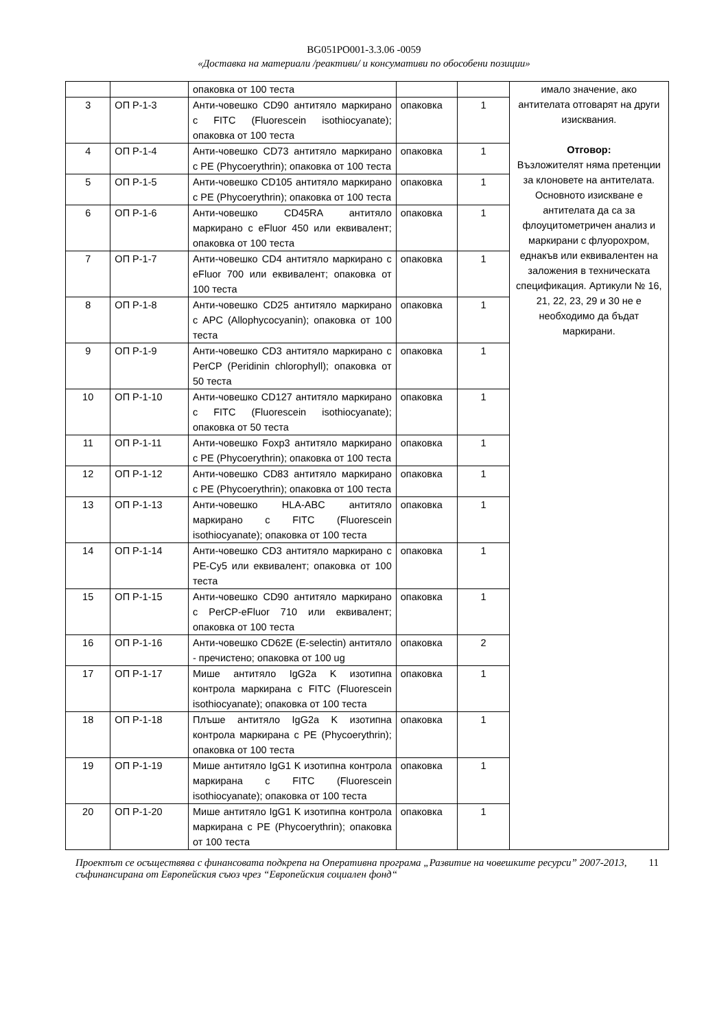BG051PO001-3.3.06 -0059
«Доставка на материали /реактиви/ и консумативи по обособени позиции»
| | | опаковка от 100 теста | | | имало значение, ако антителата отговарят на други изисквания. Отговор: Възложителят няма претенции за клоновете на антителата. Основното изискване е антителата да са за флоуцитометричен анализ и маркирани с флуорохром, еднакъв или еквивалентен на заложения в техническата спецификация. Артикули № 16, 21, 22, 23, 29 и 30 не е необходимо да бъдат маркирани. |
| 3 | ОП Р-1-3 | Анти-човешко CD90 антитяло маркирано с FITC (Fluorescein isothiocyanate); опаковка от 100 теста | опаковка | 1 | |
| 4 | ОП Р-1-4 | Анти-човешко CD73 антитяло маркирано с PE (Phycoerythrin); опаковка от 100 теста | опаковка | 1 | |
| 5 | ОП Р-1-5 | Анти-човешко CD105 антитяло маркирано с PE (Phycoerythrin); опаковка от 100 теста | опаковка | 1 | |
| 6 | ОП Р-1-6 | Анти-човешко CD45RA антитяло маркирано с eFluor 450 или еквивалент; опаковка от 100 теста | опаковка | 1 | |
| 7 | ОП Р-1-7 | Анти-човешко CD4 антитяло маркирано с eFluor 700 или еквивалент; опаковка от 100 теста | опаковка | 1 | |
| 8 | ОП Р-1-8 | Анти-човешко CD25 антитяло маркирано с APC (Allophycocyanin); опаковка от 100 теста | опаковка | 1 | |
| 9 | ОП Р-1-9 | Анти-човешко CD3 антитяло маркирано с PerCP (Peridinin chlorophyll); опаковка от 50 теста | опаковка | 1 | |
| 10 | ОП Р-1-10 | Анти-човешко CD127 антитяло маркирано с FITC (Fluorescein isothiocyanate); опаковка от 50 теста | опаковка | 1 | |
| 11 | ОП Р-1-11 | Анти-човешко Foxp3 антитяло маркирано с PE (Phycoerythrin); опаковка от 100 теста | опаковка | 1 | |
| 12 | ОП Р-1-12 | Анти-човешко CD83 антитяло маркирано с PE (Phycoerythrin); опаковка от 100 теста | опаковка | 1 | |
| 13 | ОП Р-1-13 | Анти-човешко HLA-ABC антитяло маркирано с FITC (Fluorescein isothiocyanate); опаковка от 100 теста | опаковка | 1 | |
| 14 | ОП Р-1-14 | Анти-човешко CD3 антитяло маркирано с PE-Cy5 или еквивалент; опаковка от 100 теста | опаковка | 1 | |
| 15 | ОП Р-1-15 | Анти-човешко CD90 антитяло маркирано с PerCP-eFluor 710 или еквивалент; опаковка от 100 теста | опаковка | 1 | |
| 16 | ОП Р-1-16 | Анти-човешко CD62E (E-selectin) антитяло - пречистено; опаковка от 100 ug | опаковка | 2 | |
| 17 | ОП Р-1-17 | Мише антитяло IgG2a K изотипна контрола маркирана с FITC (Fluorescein isothiocyanate); опаковка от 100 теста | опаковка | 1 | |
| 18 | ОП Р-1-18 | Плъше антитяло IgG2a K изотипна контрола маркирана с PE (Phycoerythrin); опаковка от 100 теста | опаковка | 1 | |
| 19 | ОП Р-1-19 | Мише антитяло IgG1 K изотипна контрола маркирана с FITC (Fluorescein isothiocyanate); опаковка от 100 теста | опаковка | 1 | |
| 20 | ОП Р-1-20 | Мише антитяло IgG1 K изотипна контрола маркирана с PE (Phycoerythrin); опаковка от 100 теста | опаковка | 1 | |
Проектът се осъществява с финансовата подкрепа на Оперативна програма „Развитие на човешките ресурси” 2007-2013, съфинансирана от Европейския съюз чрез “Европейския социален фонд“ 11